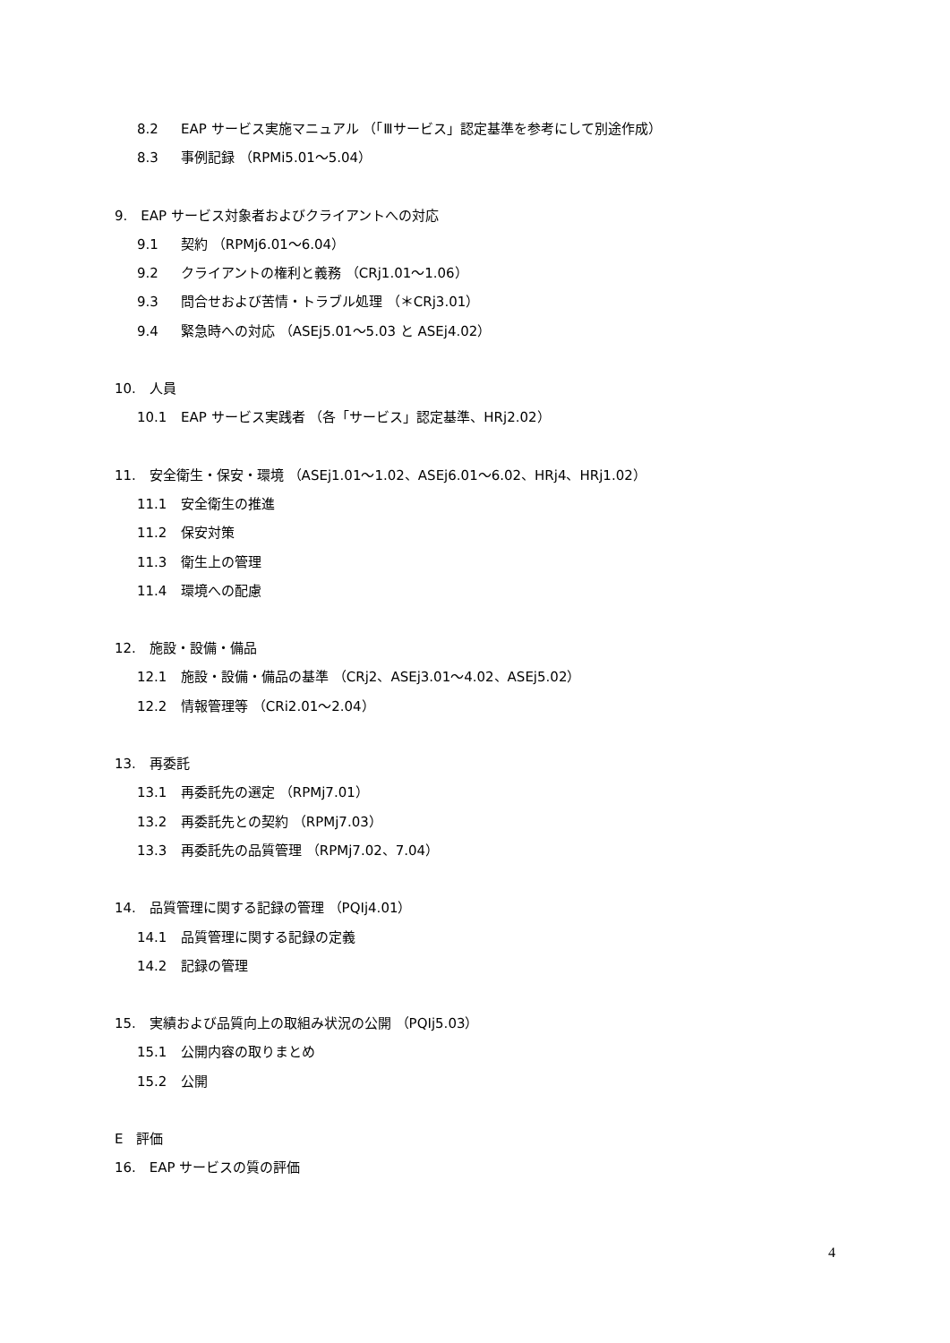8.2 EAP サービス実施マニュアル （「Ⅲサービス」認定基準を参考にして別途作成）
8.3 事例記録 （RPMi5.01～5.04）
9.　EAP サービス対象者およびクライアントへの対応
9.1 契約 （RPMj6.01～6.04）
9.2 クライアントの権利と義務 （CRj1.01～1.06）
9.3 問合せおよび苦情・トラブル処理 （＊CRj3.01）
9.4 緊急時への対応 （ASEj5.01～5.03 と ASEj4.02）
10.　人員
10.1 EAP サービス実践者 （各「サービス」認定基準、HRj2.02）
11.　安全衛生・保安・環境 （ASEj1.01～1.02、ASEj6.01～6.02、HRj4、HRj1.02）
11.1 安全衛生の推進
11.2 保安対策
11.3 衛生上の管理
11.4 環境への配慮
12.　施設・設備・備品
12.1 施設・設備・備品の基準 （CRj2、ASEj3.01～4.02、ASEj5.02）
12.2 情報管理等 （CRi2.01～2.04）
13.　再委託
13.1 再委託先の選定 （RPMj7.01）
13.2 再委託先との契約 （RPMj7.03）
13.3 再委託先の品質管理 （RPMj7.02、7.04）
14.　品質管理に関する記録の管理 （PQIj4.01）
14.1 品質管理に関する記録の定義
14.2 記録の管理
15.　実績および品質向上の取組み状況の公開 （PQIj5.03）
15.1 公開内容の取りまとめ
15.2 公開
E　評価
16.　EAP サービスの質の評価
4